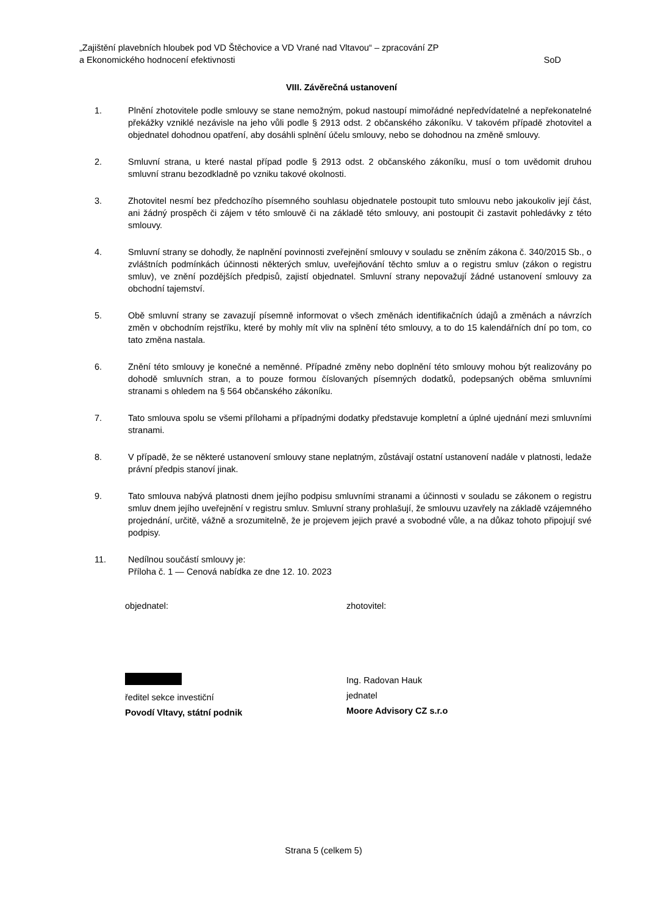„Zajištění plavebních hloubek pod VD Štěchovice a VD Vrané nad Vltavou“ – zpracování ZP
a Ekonomického hodnocení efektivnosti SoD
VIII. Závěrečná ustanovení
1. Plnění zhotovitele podle smlouvy se stane nemožným, pokud nastoupí mimořádné nepředvídatelné a nepřekonatelné překážky vzniklé nezávisle na jeho vůli podle § 2913 odst. 2 občanského zákoníku. V takovém případě zhotovitel a objednatel dohodnou opatření, aby dosáhli splnění účelu smlouvy, nebo se dohodnou na změně smlouvy.
2. Smluvní strana, u které nastal případ podle § 2913 odst. 2 občanského zákoníku, musí o tom uvědomit druhou smluvní stranu bezodkladně po vzniku takové okolnosti.
3. Zhotovitel nesmí bez předchozího písemného souhlasu objednatele postoupit tuto smlouvu nebo jakoukoliv její část, ani žádný prospěch či zájem v této smlouvě či na základě této smlouvy, ani postoupit či zastavit pohledávky z této smlouvy.
4. Smluvní strany se dohodly, že naplnění povinnosti zveřejnění smlouvy v souladu se zněním zákona č. 340/2015 Sb., o zvláštních podmínkách účinnosti některých smluv, uveřejňování těchto smluv a o registru smluv (zákon o registru smluv), ve znění pozdějších předpisů, zajistí objednatel. Smluvní strany nepovažují žádné ustanovení smlouvy za obchodní tajemství.
5. Obě smluvní strany se zavazují písemně informovat o všech změnách identifikačních údajů a změnách a návrzích změn v obchodním rejstříku, které by mohly mít vliv na splnění této smlouvy, a to do 15 kalendářních dní po tom, co tato změna nastala.
6. Znění této smlouvy je konečné a neměnné. Případné změny nebo doplnění této smlouvy mohou být realizovány po dohodě smluvních stran, a to pouze formou číslovaných písemných dodatků, podepsaných oběma smluvními stranami s ohledem na § 564 občanského zákoníku.
7. Tato smlouva spolu se všemi přílohami a případnými dodatky představuje kompletní a úplné ujednání mezi smluvními stranami.
8. V případě, že se některé ustanovení smlouvy stane neplatným, zůstávají ostatní ustanovení nadále v platnosti, ledaže právní předpis stanoví jinak.
9. Tato smlouva nabývá platnosti dnem jejího podpisu smluvními stranami a účinnosti v souladu se zákonem o registru smluv dnem jejího uveřejnění v registru smluv. Smluvní strany prohlašují, že smlouvu uzavřely na základě vzájemného projednání, určitě, vážně a srozumitelně, že je projevem jejich pravé a svobodné vůle, a na důkaz tohoto připojují své podpisy.
11. Nedílnou součástí smlouvy je:
Příloha č. 1 — Cenová nabídka ze dne 12. 10. 2023
objednatel: zhotovitel:
ředitel sekce investiční
Povodí Vltavy, státní podnik
Ing. Radovan Hauk
jednatel
Moore Advisory CZ s.r.o
Strana 5 (celkem 5)